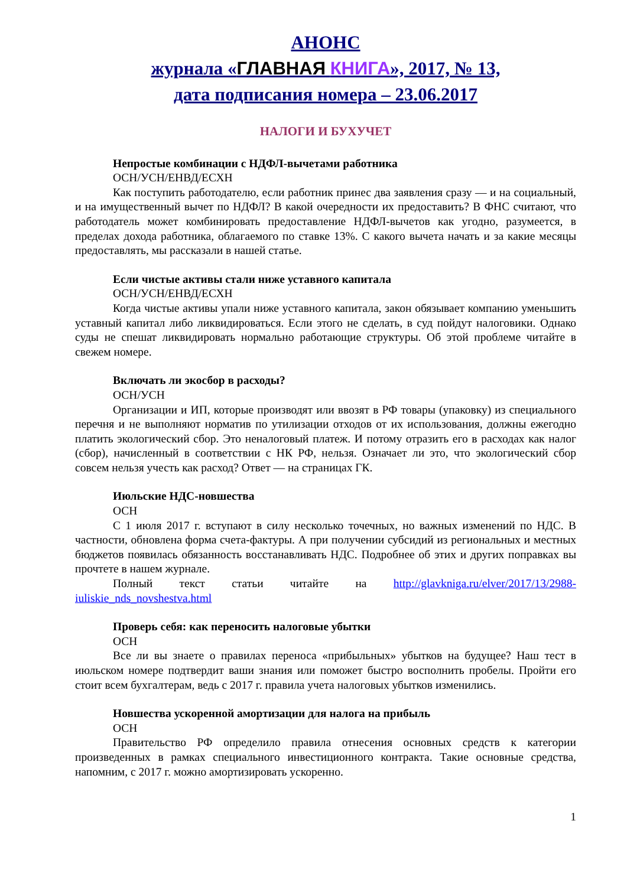АНОНС
журнала «ГЛАВНАЯ КНИГА», 2017, № 13,
дата подписания номера – 23.06.2017
НАЛОГИ И БУХУЧЕТ
Непростые комбинации с НДФЛ-вычетами работника
ОСН/УСН/ЕНВД/ЕСХН
Как поступить работодателю, если работник принес два заявления сразу — и на социальный, и на имущественный вычет по НДФЛ? В какой очередности их предоставить? В ФНС считают, что работодатель может комбинировать предоставление НДФЛ-вычетов как угодно, разумеется, в пределах дохода работника, облагаемого по ставке 13%. С какого вычета начать и за какие месяцы предоставлять, мы рассказали в нашей статье.
Если чистые активы стали ниже уставного капитала
ОСН/УСН/ЕНВД/ЕСХН
Когда чистые активы упали ниже уставного капитала, закон обязывает компанию уменьшить уставный капитал либо ликвидироваться. Если этого не сделать, в суд пойдут налоговики. Однако суды не спешат ликвидировать нормально работающие структуры. Об этой проблеме читайте в свежем номере.
Включать ли экосбор в расходы?
ОСН/УСН
Организации и ИП, которые производят или ввозят в РФ товары (упаковку) из специального перечня и не выполняют норматив по утилизации отходов от их использования, должны ежегодно платить экологический сбор. Это неналоговый платеж. И потому отразить его в расходах как налог (сбор), начисленный в соответствии с НК РФ, нельзя. Означает ли это, что экологический сбор совсем нельзя учесть как расход? Ответ — на страницах ГК.
Июльские НДС-новшества
ОСН
С 1 июля 2017 г. вступают в силу несколько точечных, но важных изменений по НДС. В частности, обновлена форма счета-фактуры. А при получении субсидий из региональных и местных бюджетов появилась обязанность восстанавливать НДС. Подробнее об этих и других поправках вы прочтете в нашем журнале.
Полный текст статьи читайте на http://glavkniga.ru/elver/2017/13/2988-iuliskie_nds_novshestva.html
Проверь себя: как переносить налоговые убытки
ОСН
Все ли вы знаете о правилах переноса «прибыльных» убытков на будущее? Наш тест в июльском номере подтвердит ваши знания или поможет быстро восполнить пробелы. Пройти его стоит всем бухгалтерам, ведь с 2017 г. правила учета налоговых убытков изменились.
Новшества ускоренной амортизации для налога на прибыль
ОСН
Правительство РФ определило правила отнесения основных средств к категории произведенных в рамках специального инвестиционного контракта. Такие основные средства, напомним, с 2017 г. можно амортизировать ускоренно.
1